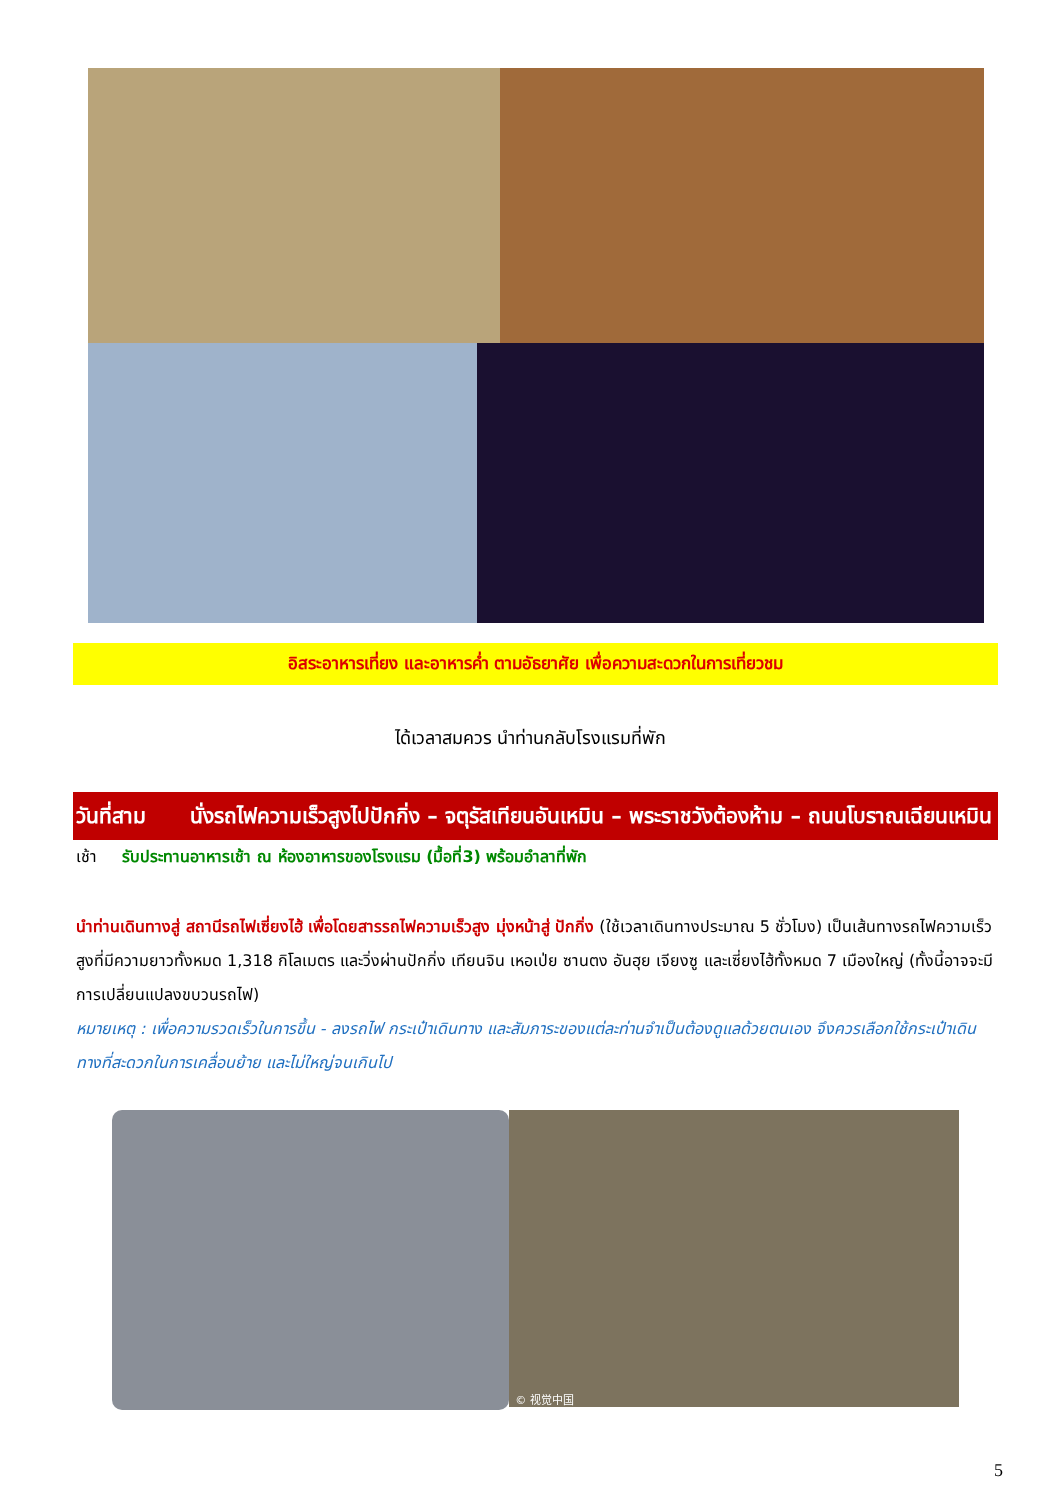อิสระอาหารเที่ยง และอาหารค่ำ ตามอัธยาศัย เพื่อความสะดวกในการเที่ยวชม
ได้เวลาสมควร นำท่านกลับโรงแรมที่พัก
วันที่สาม นั่งรถไฟความเร็วสูงไปปักกิ่ง – จตุรัสเทียนอันเหมิน – พระราชวังต้องห้าม – ถนนโบราณเฉียนเหมิน
เช้า รับประทานอาหารเช้า ณ ห้องอาหารของโรงแรม (มื้อที่3) พร้อมอำลาที่พัก
นำท่านเดินทางสู่ สถานีรถไฟเซี่ยงไฮ้ เพื่อโดยสารรถไฟความเร็วสูง มุ่งหน้าสู่ ปักกิ่ง (ใช้เวลาเดินทางประมาณ 5 ชั่วโมง) เป็นเส้นทางรถไฟความเร็วสูงที่มีความยาวทั้งหมด 1,318 กิโลเมตร และวิ่งผ่านปักกิ่ง เทียนจิน เหอเป่ย ซานตง อันฮุย เจียงซู และเซี่ยงไฮ้ทั้งหมด 7 เมืองใหญ่ (ทั้งนี้อาจจะมีการเปลี่ยนแปลงขบวนรถไฟ)
หมายเหตุ : เพื่อความรวดเร็วในการขึ้น - ลงรถไฟ กระเป๋าเดินทาง และสัมภาระของแต่ละท่านจำเป็นต้องดูแลด้วยตนเอง จึงควรเลือกใช้กระเป๋าเดินทางที่สะดวกในการเคลื่อนย้าย และไม่ใหญ่จนเกินไป
© 视觉中国
5